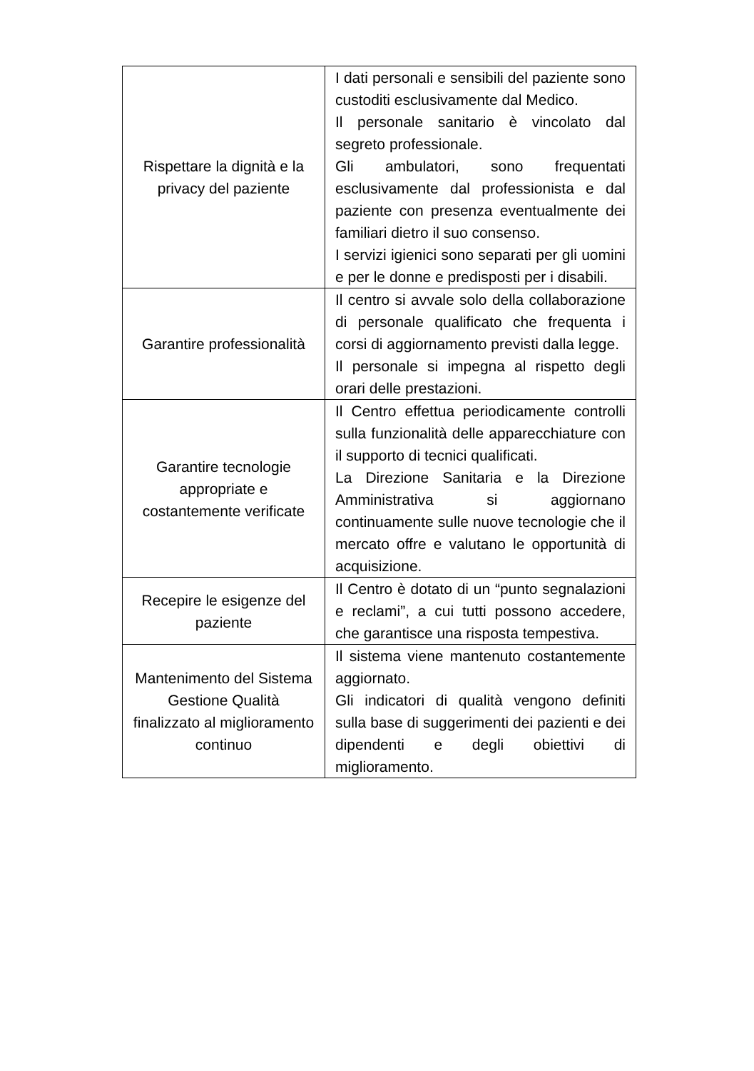| Rispettare la dignità e la privacy del paziente | I dati personali e sensibili del paziente sono custoditi esclusivamente dal Medico. Il personale sanitario è vincolato dal segreto professionale. Gli ambulatori, sono frequentati esclusivamente dal professionista e dal paziente con presenza eventualmente dei familiari dietro il suo consenso. I servizi igienici sono separati per gli uomini e per le donne e predisposti per i disabili. |
| Garantire professionalità | Il centro si avvale solo della collaborazione di personale qualificato che frequenta i corsi di aggiornamento previsti dalla legge. Il personale si impegna al rispetto degli orari delle prestazioni. |
| Garantire tecnologie appropriate e costantemente verificate | Il Centro effettua periodicamente controlli sulla funzionalità delle apparecchiature con il supporto di tecnici qualificati. La Direzione Sanitaria e la Direzione Amministrativa si aggiornano continuamente sulle nuove tecnologie che il mercato offre e valutano le opportunità di acquisizione. |
| Recepire le esigenze del paziente | Il Centro è dotato di un “punto segnalazioni e reclami”, a cui tutti possono accedere, che garantisce una risposta tempestiva. |
| Mantenimento del Sistema Gestione Qualità finalizzato al miglioramento continuo | Il sistema viene mantenuto costantemente aggiornato. Gli indicatori di qualità vengono definiti sulla base di suggerimenti dei pazienti e dei dipendenti e degli obiettivi di miglioramento. |